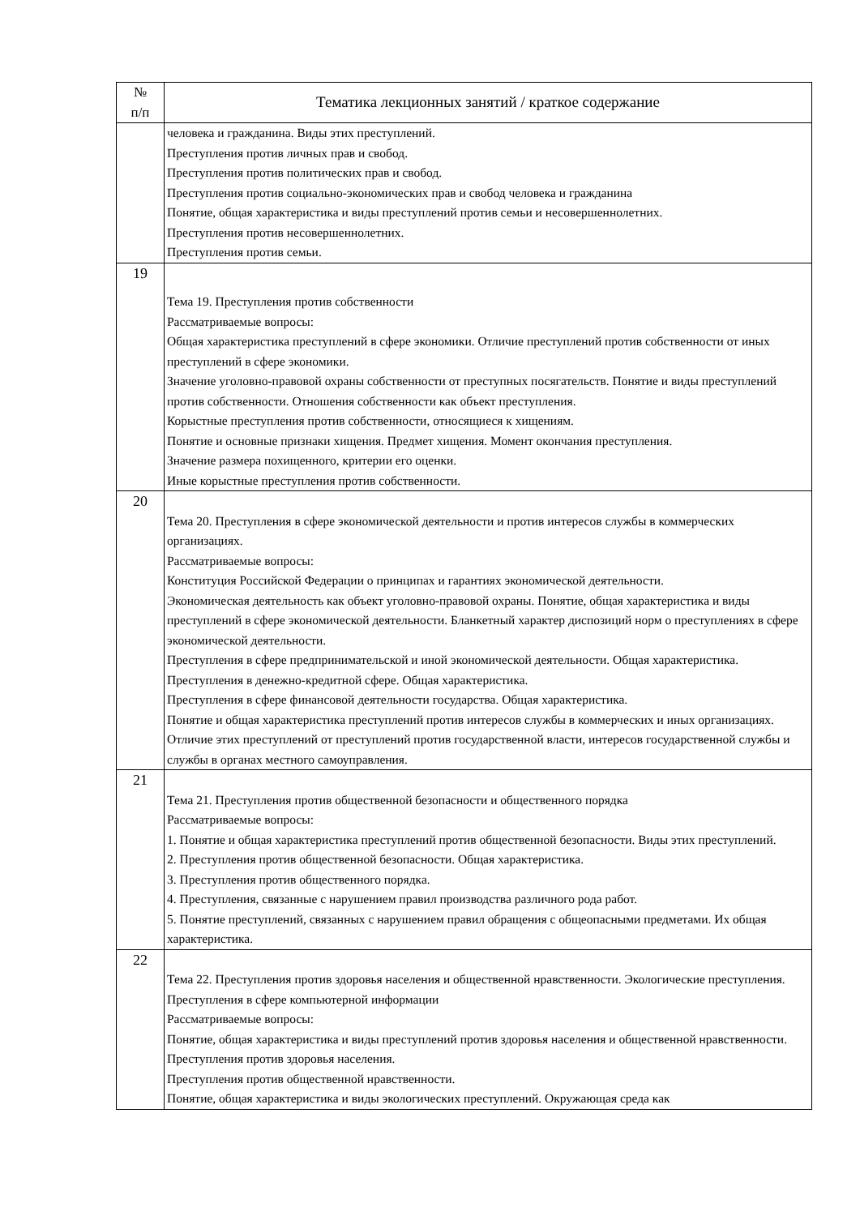| № п/п | Тематика лекционных занятий / краткое содержание |
| --- | --- |
| | человека и гражданина. Виды этих преступлений. Преступления против личных прав и свобод. Преступления против политических прав и свобод. Преступления против социально-экономических прав и свобод человека и гражданина Понятие, общая характеристика и виды преступлений против семьи и несовершеннолетних. Преступления против несовершеннолетних. Преступления против семьи. |
| 19 | Тема 19. Преступления против собственности Рассматриваемые вопросы: Общая характеристика преступлений в сфере экономики. Отличие преступлений против собственности от иных преступлений в сфере экономики. Значение уголовно-правовой охраны собственности от преступных посягательств. Понятие и виды преступлений против собственности. Отношения собственности как объект преступления. Корыстные преступления против собственности, относящиеся к хищениям. Понятие и основные признаки хищения. Предмет хищения. Момент окончания преступления. Значение размера похищенного, критерии его оценки. Иные корыстные преступления против собственности. |
| 20 | Тема 20. Преступления в сфере экономической деятельности и против интересов службы в коммерческих организациях. Рассматриваемые вопросы: Конституция Российской Федерации о принципах и гарантиях экономической деятельности. Экономическая деятельность как объект уголовно-правовой охраны. Понятие, общая характеристика и виды преступлений в сфере экономической деятельности. Бланкетный характер диспозиций норм о преступлениях в сфере экономической деятельности. Преступления в сфере предпринимательской и иной экономической деятельности. Общая характеристика. Преступления в денежно-кредитной сфере. Общая характеристика. Преступления в сфере финансовой деятельности государства. Общая характеристика. Понятие и общая характеристика преступлений против интересов службы в коммерческих и иных организациях. Отличие этих преступлений от преступлений против государственной власти, интересов государственной службы и службы в органах местного самоуправления. |
| 21 | Тема 21. Преступления против общественной безопасности и общественного порядка Рассматриваемые вопросы: 1. Понятие и общая характеристика преступлений против общественной безопасности. Виды этих преступлений. 2. Преступления против общественной безопасности. Общая характеристика. 3. Преступления против общественного порядка. 4. Преступления, связанные с нарушением правил производства различного рода работ. 5. Понятие преступлений, связанных с нарушением правил обращения с общеопасными предметами. Их общая характеристика. |
| 22 | Тема 22. Преступления против здоровья населения и общественной нравственности. Экологические преступления. Преступления в сфере компьютерной информации Рассматриваемые вопросы: Понятие, общая характеристика и виды преступлений против здоровья населения и общественной нравственности. Преступления против здоровья населения. Преступления против общественной нравственности. Понятие, общая характеристика и виды экологических преступлений. Окружающая среда как |